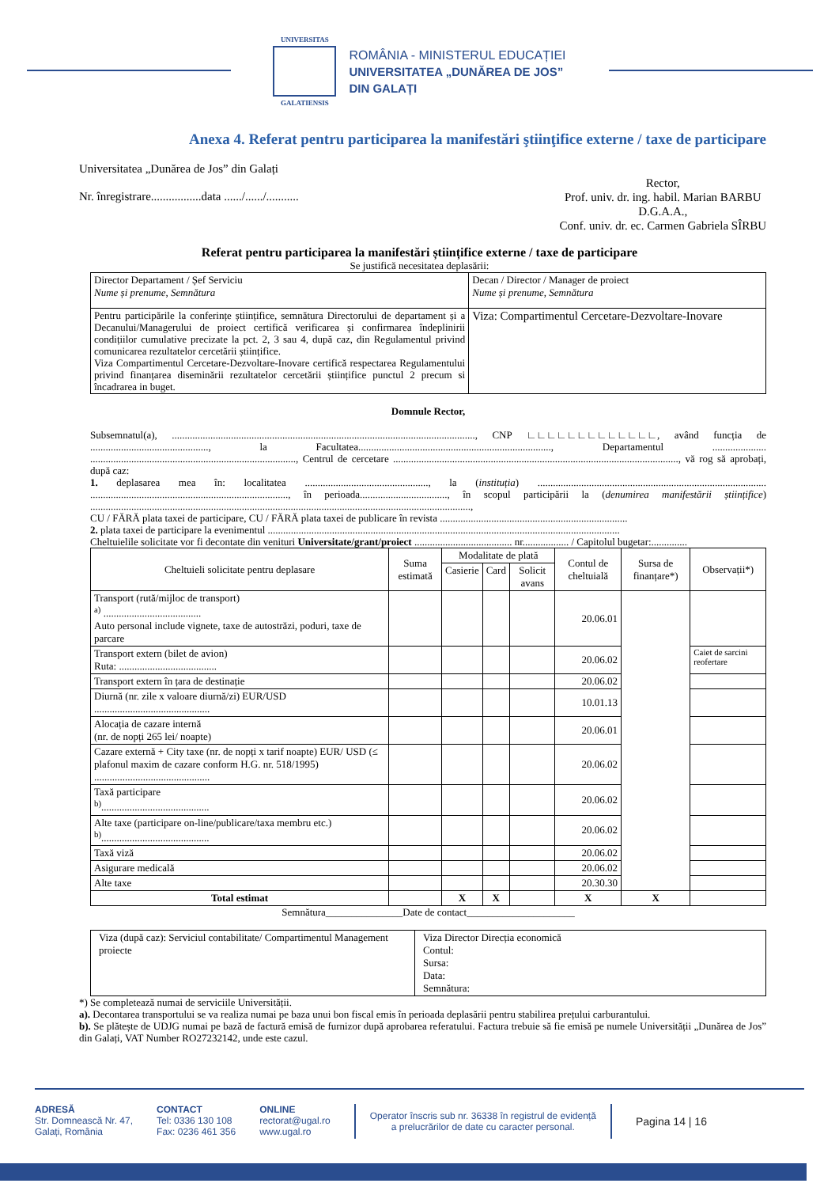UNIVERSITAS
GALATIENSIS
ROMÂNIA - MINISTERUL EDUCAȚIEI
UNIVERSITATEA „DUNĂREA DE JOS”
DIN GALAȚI
Anexa 4. Referat pentru participarea la manifestări ştiinţifice externe / taxe de participare
Universitatea „Dunărea de Jos” din Galați
Nr. înregistrare.................data ....../....../...........
Rector,
Prof. univ. dr. ing. habil. Marian BARBU
D.G.A.A.,
Conf. univ. dr. ec. Carmen Gabriela SÎRBU
Referat pentru participarea la manifestări științifice externe / taxe de participare
Se justifică necesitatea deplasării:
| Director Departament / Șef Serviciu Nume și prenume, Semnătura | Decan / Director / Manager de proiect Nume și prenume, Semnătura |
| Pentru participările la conferințe științifice, semnătura Directorului de departament și a Decanului/Managerului de proiect certifică verificarea și confirmarea îndeplinirii condițiilor cumulative precizate la pct. 2, 3 sau 4, după caz, din Regulamentul privind comunicarea rezultatelor cercetării științifice. Viza Compartimentul Cercetare-Dezvoltare-Inovare certifică respectarea Regulamentului privind finanțarea diseminării rezultatelor cercetării științifice punctul 2 precum si încadrarea in buget. | Viza: Compartimentul Cercetare-Dezvoltare-Inovare |
Domnule Rector,
Subsemnatul(a), ......................................................................................................................, CNP ∟∟∟∟∟∟∟∟∟∟∟∟∟, având funcția de .............................................., la Facultatea..........................................................................., Departamentul ..................... ................................................................................, Centrul de cercetare ..............................................................................................................., vă rog să aprobați, după caz:
1. deplasarea mea în: localitatea ................................................, la (instituția) ......................................................................................... ............................................................................., în perioada.................................., în scopul participării la (denumirea manifestării științifice) ....................................................................................................................................................,
CU / FĂRĂ plata taxei de participare, CU / FĂRĂ plata taxei de publicare în revista .........................................................................
2. plata taxei de participare la evenimentul .........................................................................................................................................
Cheltuielile solicitate vor fi decontate din venituri Universitate/grant/proiect ...................................... nr.................. / Capitolul bugetar:..............
| Cheltuieli solicitate pentru deplasare | Suma estimată | Modalitate de plată | | | Contul de cheltuială | Sursa de finanțare*) | Observații*) |
| --- | --- | --- | --- | --- | --- | --- | --- |
| | | Casierie | Card | Solicit avans | | | |
| Transport (rută/mijloc de transport) <sup>a)</sup> ...................................... Auto personal include vignete, taxe de autostrăzi, poduri, taxe de parcare | | | | | 20.06.01 | | |
| Transport extern (bilet de avion) Ruta: ...................................... | | | | | 20.06.02 | | Caiet de sarcini reofertare |
| Transport extern în țara de destinație | | | | | 20.06.02 | | |
| Diurnă (nr. zile x valoare diurnă/zi) EUR/USD ............................................. | | | | | 10.01.13 | | |
| Alocația de cazare internă (nr. de nopți 265 lei/ noapte) | | | | | 20.06.01 | | |
| Cazare externă + City taxe (nr. de nopți x tarif noapte) EUR/ USD (≤ plafonul maxim de cazare conform H.G. nr. 518/1995) ............................................. | | | | | 20.06.02 | | |
| Taxă participare <sup>b)</sup>.......................................... | | | | | 20.06.02 | | |
| Alte taxe (participare on-line/publicare/taxa membru etc.) <sup>b)</sup>.......................................... | | | | | 20.06.02 | | |
| Taxă viză | | | | | 20.06.02 | | |
| Asigurare medicală | | | | | 20.06.02 | | |
| Alte taxe | | | | | 20.30.30 | | |
| Total estimat | | X | X | | X | X | |
Semnătura_______________Date de contact_____________________
| Viza (după caz): Serviciul contabilitate/ Compartimentul Management proiecte | Viza Director Direcția economică Contul: Sursa: Data: Semnătura: |
*) Se completează numai de serviciile Universității.
a). Decontarea transportului se va realiza numai pe baza unui bon fiscal emis în perioada deplasării pentru stabilirea prețului carburantului.
b). Se plătește de UDJG numai pe bază de factură emisă de furnizor după aprobarea referatului. Factura trebuie să fie emisă pe numele Universității „Dunărea de Jos” din Galați, VAT Number RO27232142, unde este cazul.
ADRESĂ
Str. Domnească Nr. 47,
Galați, România
CONTACT
Tel: 0336 130 108
Fax: 0236 461 356
ONLINE
rectorat@ugal.ro
www.ugal.ro
Operator înscris sub nr. 36338 în registrul de evidență
a prelucrărilor de date cu caracter personal.
Pagina 14 | 16